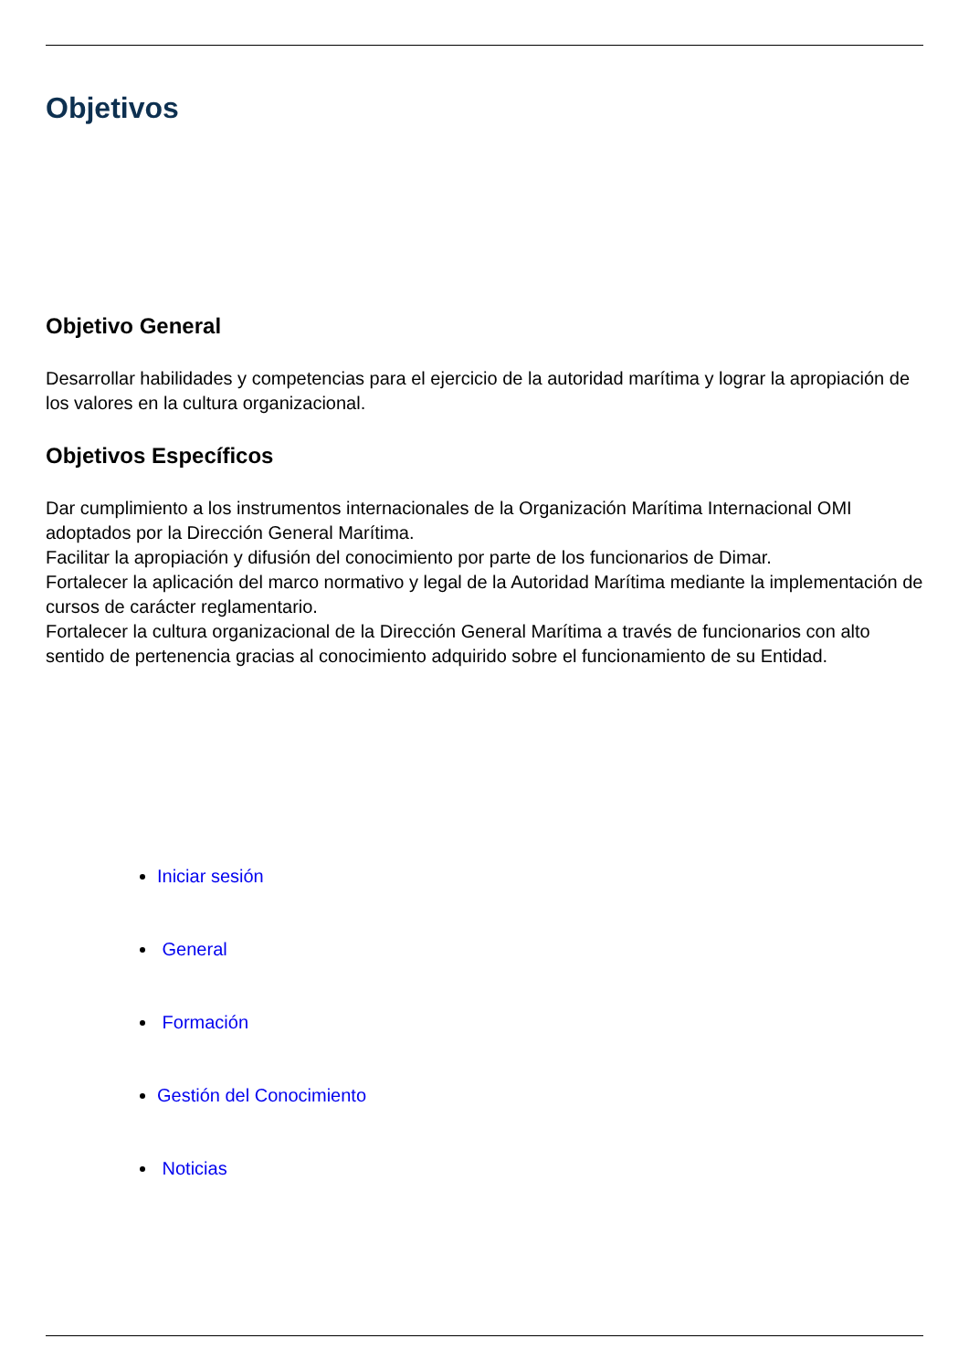Objetivos
Objetivo General
Desarrollar habilidades y competencias para el ejercicio de la autoridad marítima y lograr la apropiación de los valores en la cultura organizacional.
Objetivos Específicos
Dar cumplimiento a los instrumentos internacionales de la Organización Marítima Internacional OMI adoptados por la Dirección General Marítima.
Facilitar la apropiación y difusión del conocimiento por parte de los funcionarios de Dimar.
Fortalecer la aplicación del marco normativo y legal de la Autoridad Marítima mediante la implementación de cursos de carácter reglamentario.
Fortalecer la cultura organizacional de la Dirección General Marítima a través de funcionarios con alto sentido de pertenencia gracias al conocimiento adquirido sobre el funcionamiento de su Entidad.
Iniciar sesión
General
Formación
Gestión del Conocimiento
Noticias